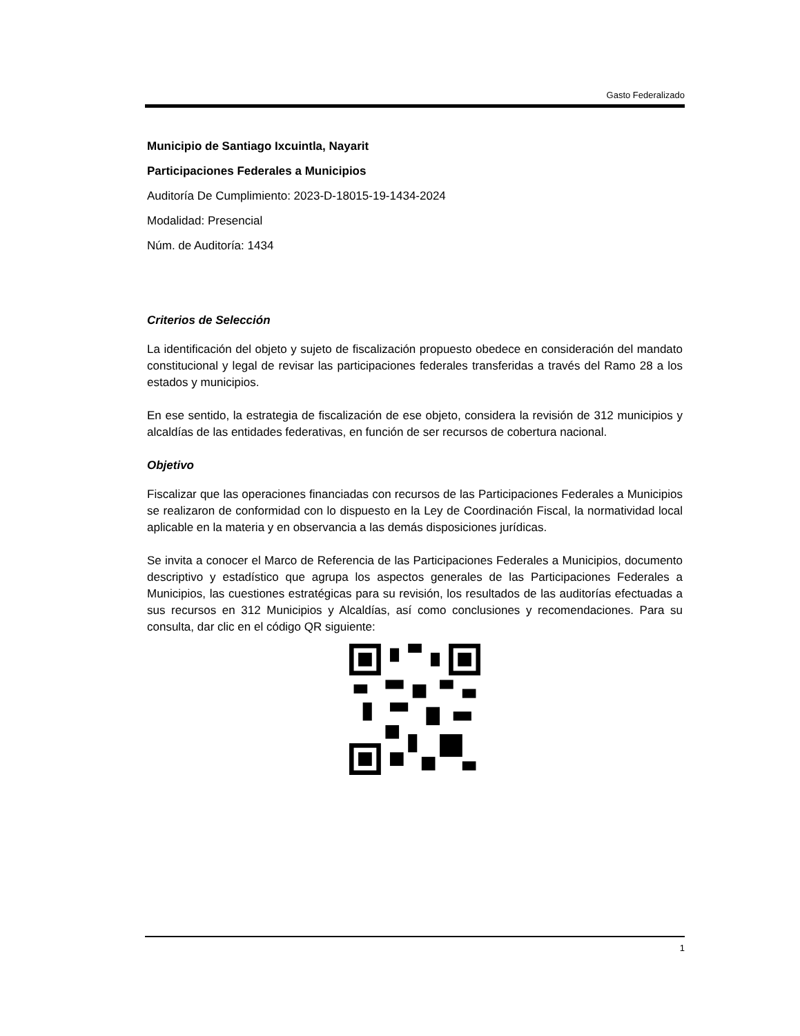Gasto Federalizado
Municipio de Santiago Ixcuintla, Nayarit
Participaciones Federales a Municipios
Auditoría De Cumplimiento: 2023-D-18015-19-1434-2024
Modalidad: Presencial
Núm. de Auditoría: 1434
Criterios de Selección
La identificación del objeto y sujeto de fiscalización propuesto obedece en consideración del mandato constitucional y legal de revisar las participaciones federales transferidas a través del Ramo 28 a los estados y municipios.
En ese sentido, la estrategia de fiscalización de ese objeto, considera la revisión de 312 municipios y alcaldías de las entidades federativas, en función de ser recursos de cobertura nacional.
Objetivo
Fiscalizar que las operaciones financiadas con recursos de las Participaciones Federales a Municipios se realizaron de conformidad con lo dispuesto en la Ley de Coordinación Fiscal, la normatividad local aplicable en la materia y en observancia a las demás disposiciones jurídicas.
Se invita a conocer el Marco de Referencia de las Participaciones Federales a Municipios, documento descriptivo y estadístico que agrupa los aspectos generales de las Participaciones Federales a Municipios, las cuestiones estratégicas para su revisión, los resultados de las auditorías efectuadas a sus recursos en 312 Municipios y Alcaldías, así como conclusiones y recomendaciones. Para su consulta, dar clic en el código QR siguiente:
1